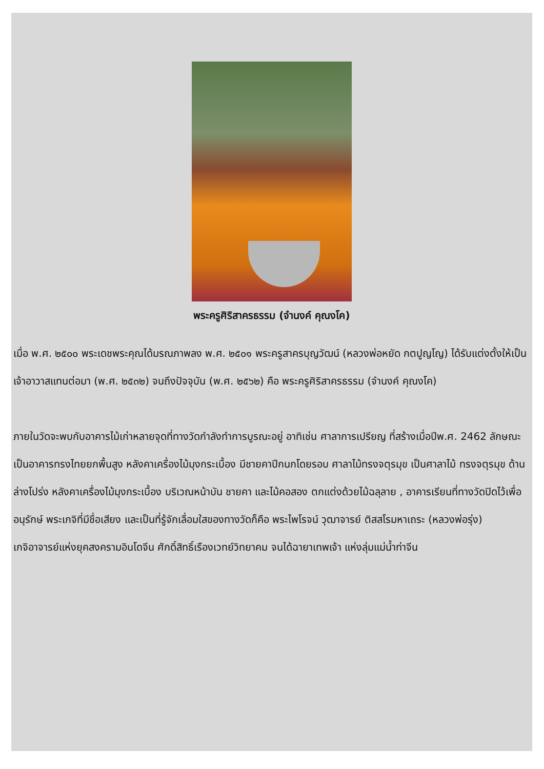พระครูศิริสาครธรรม (จำนงค์ คุณงโค)
เมื่อ พ.ศ. ๒๕๐๐ พระเดชพระคุณได้มรณภาพลง พ.ศ. ๒๕๐๑ พระครูสาครบุญวัฒน์ (หลวงพ่อหยัด กตปูญโญ) ได้รับแต่งตั้งให้เป็นเจ้าอาวาสแทนต่อมา (พ.ศ. ๒๕๓๒) จนถึงปัจจุบัน (พ.ศ. ๒๕๖๒) คือ พระครูศิริสาครธรรม (จำนงค์ คุณงโค)
ภายในวัดจะพบกับอาคารไม้เก่าหลายจุดที่ทางวัดกำลังทำการบูรณะอยู่ อาทิเช่น ศาลาการเปรียญ ที่สร้างเมื่อปีพ.ศ. 2462 ลักษณะเป็นอาคารทรงไทยยกพื้นสูง หลังคาเครื่องไม้มุงกระเบื้อง มีชายคาปีกนกโดยรอบ ศาลาไม้ทรงจตุรมุข เป็นศาลาไม้ ทรงจตุรมุข ด้านล่างโปร่ง หลังคาเครื่องไม้มุงกระเบื้อง บริเวณหน้าบัน ชายคา และไม้คอสอง ตกแต่งด้วยไม้ฉลุลาย , อาคารเรียนที่ทางวัดปิดไว้เพื่ออนุรักษ์ พระเกจิที่มีชื่อเสียง และเป็นที่รู้จักเลื่อมใสของทางวัดก็คือ พระไพโรจน์ วุฒาจารย์ ติสสโรมหาเถระ (หลวงพ่อรุ่ง) เกจิอาจารย์แห่งยุคสงครามอินโดจีน ศักดิ์สิทธิ์เรืองเวทย์วิทยาคม จนได้ฉายาเทพเจ้า แห่งลุ่มแม่น้ำท่าจีน